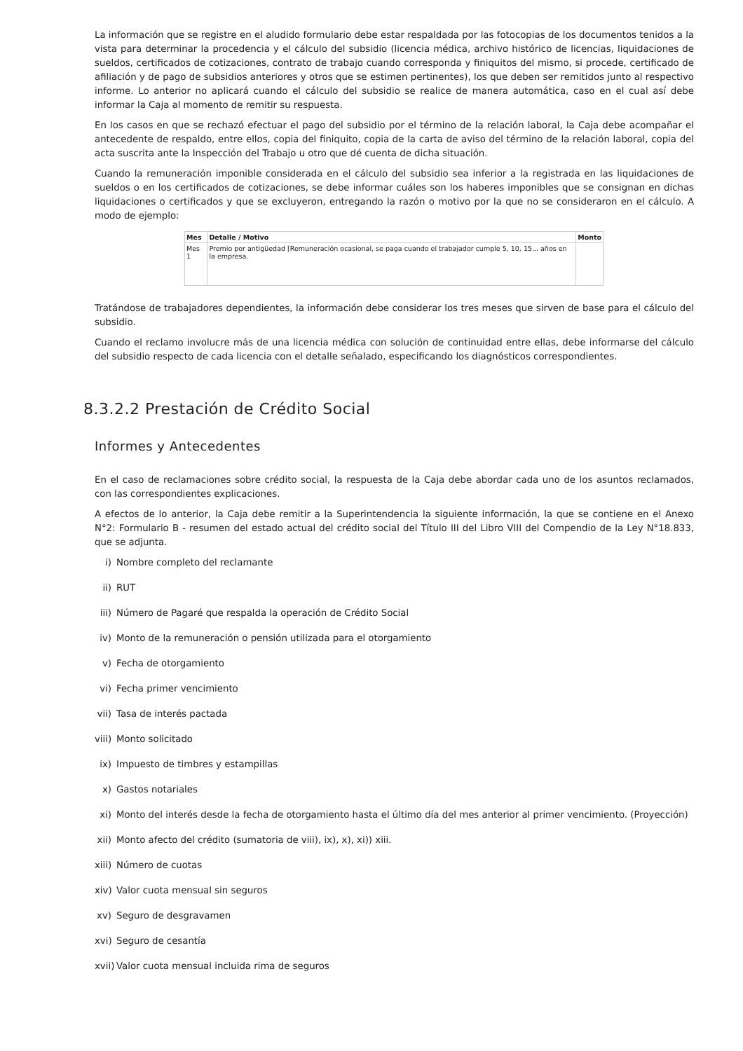La información que se registre en el aludido formulario debe estar respaldada por las fotocopias de los documentos tenidos a la vista para determinar la procedencia y el cálculo del subsidio (licencia médica, archivo histórico de licencias, liquidaciones de sueldos, certificados de cotizaciones, contrato de trabajo cuando corresponda y finiquitos del mismo, si procede, certificado de afiliación y de pago de subsidios anteriores y otros que se estimen pertinentes), los que deben ser remitidos junto al respectivo informe. Lo anterior no aplicará cuando el cálculo del subsidio se realice de manera automática, caso en el cual así debe informar la Caja al momento de remitir su respuesta.
En los casos en que se rechazó efectuar el pago del subsidio por el término de la relación laboral, la Caja debe acompañar el antecedente de respaldo, entre ellos, copia del finiquito, copia de la carta de aviso del término de la relación laboral, copia del acta suscrita ante la Inspección del Trabajo u otro que dé cuenta de dicha situación.
Cuando la remuneración imponible considerada en el cálculo del subsidio sea inferior a la registrada en las liquidaciones de sueldos o en los certificados de cotizaciones, se debe informar cuáles son los haberes imponibles que se consignan en dichas liquidaciones o certificados y que se excluyeron, entregando la razón o motivo por la que no se consideraron en el cálculo. A modo de ejemplo:
| Mes | Detalle / Motivo | Monto |
| --- | --- | --- |
| Mes 1 | Premio por antigüedad [Remuneración ocasional, se paga cuando el trabajador cumple 5, 10, 15... años en la empresa. | |
Tratándose de trabajadores dependientes, la información debe considerar los tres meses que sirven de base para el cálculo del subsidio.
Cuando el reclamo involucre más de una licencia médica con solución de continuidad entre ellas, debe informarse del cálculo del subsidio respecto de cada licencia con el detalle señalado, especificando los diagnósticos correspondientes.
8.3.2.2 Prestación de Crédito Social
Informes y Antecedentes
En el caso de reclamaciones sobre crédito social, la respuesta de la Caja debe abordar cada uno de los asuntos reclamados, con las correspondientes explicaciones.
A efectos de lo anterior, la Caja debe remitir a la Superintendencia la siguiente información, la que se contiene en el Anexo N°2: Formulario B - resumen del estado actual del crédito social del Título III del Libro VIII del Compendio de la Ley N°18.833, que se adjunta.
i) Nombre completo del reclamante
ii) RUT
iii) Número de Pagaré que respalda la operación de Crédito Social
iv) Monto de la remuneración o pensión utilizada para el otorgamiento
v) Fecha de otorgamiento
vi) Fecha primer vencimiento
vii) Tasa de interés pactada
viii) Monto solicitado
ix) Impuesto de timbres y estampillas
x) Gastos notariales
xi) Monto del interés desde la fecha de otorgamiento hasta el último día del mes anterior al primer vencimiento. (Proyección)
xii) Monto afecto del crédito (sumatoria de viii), ix), x), xi)) xiii.
xiii) Número de cuotas
xiv) Valor cuota mensual sin seguros
xv) Seguro de desgravamen
xvi) Seguro de cesantía
xvii) Valor cuota mensual incluida rima de seguros